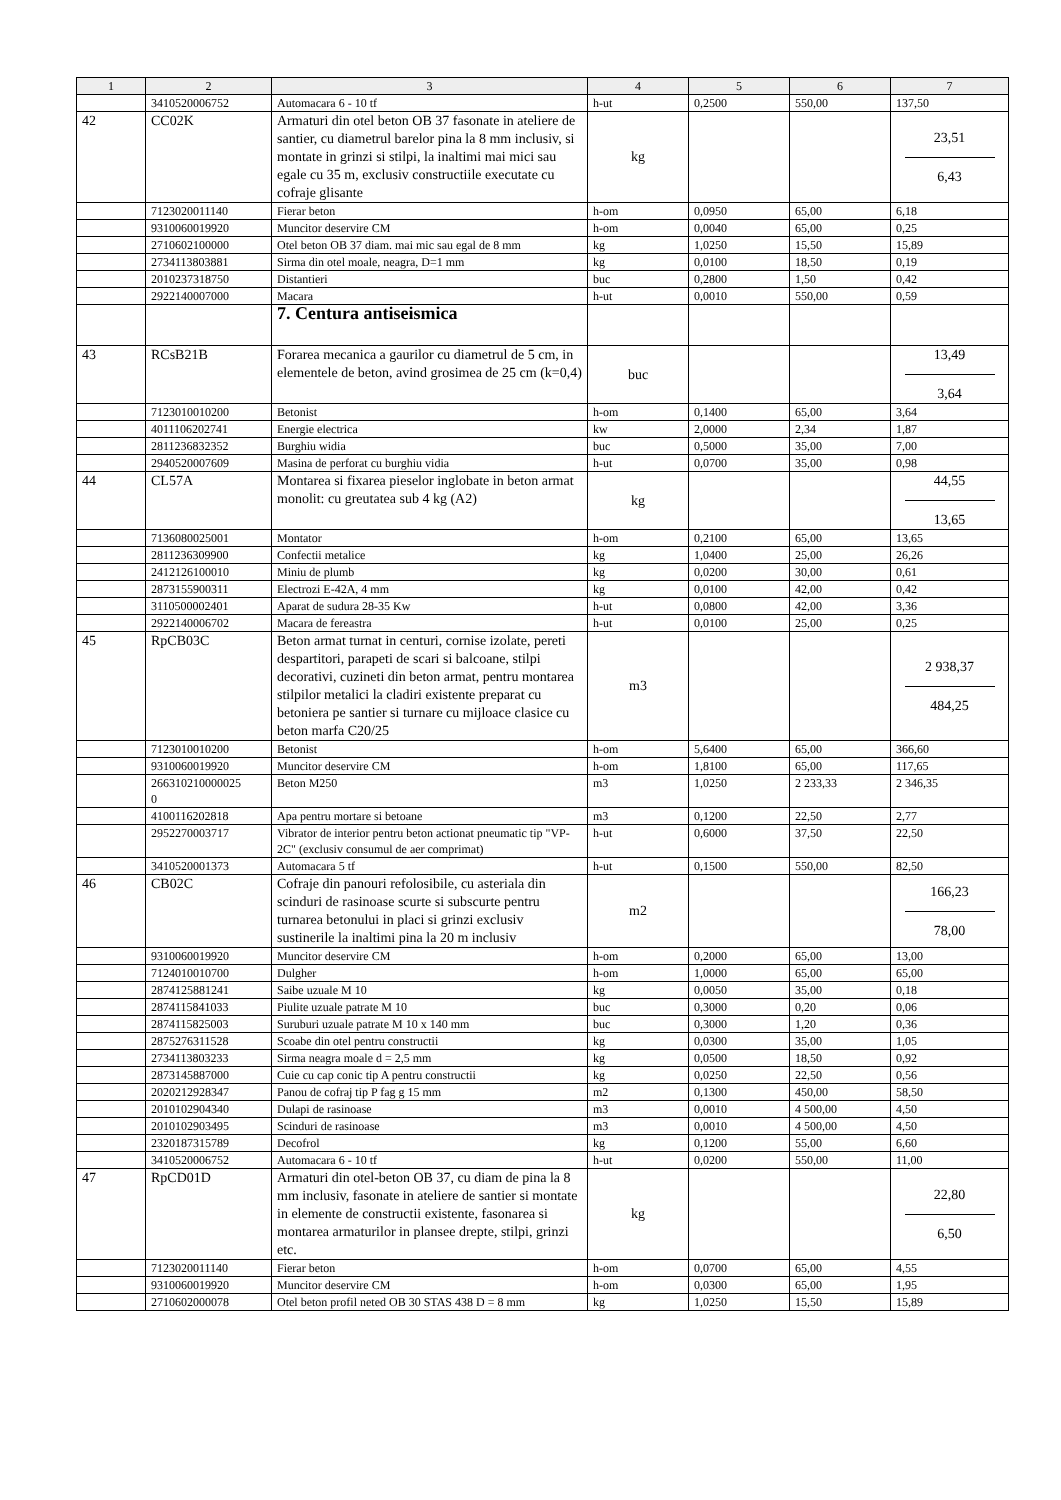| 1 | 2 | 3 | 4 | 5 | 6 | 7 |
| --- | --- | --- | --- | --- | --- | --- |
| | 3410520006752 | Automacara 6 - 10 tf | h-ut | 0,2500 | 550,00 | 137,50 |
| 42 | CC02K | Armaturi din otel beton OB 37 fasonate in ateliere de santier, cu diametrul barelor pina la 8 mm inclusiv, si montate in grinzi si stilpi, la inaltimi mai mici sau egale cu 35 m, exclusiv constructiile executate cu cofraje glisante | kg | | | 23,51 6,43 |
| | 7123020011140 | Fierar beton | h-om | 0,0950 | 65,00 | 6,18 |
| | 9310060019920 | Muncitor deservire CM | h-om | 0,0040 | 65,00 | 0,25 |
| | 2710602100000 | Otel beton OB 37 diam. mai mic sau egal de 8 mm | kg | 1,0250 | 15,50 | 15,89 |
| | 2734113803881 | Sirma din otel moale, neagra, D=1 mm | kg | 0,0100 | 18,50 | 0,19 |
| | 2010237318750 | Distantieri | buc | 0,2800 | 1,50 | 0,42 |
| | 2922140007000 | Macara | h-ut | 0,0010 | 550,00 | 0,59 |
| | | 7. Centura antiseismica | | | | |
| 43 | RCsB21B | Forarea mecanica a gaurilor cu diametrul de 5 cm, in elementele de beton, avind grosimea de 25 cm (k=0,4) | buc | | | 13,49 3,64 |
| | 7123010010200 | Betonist | h-om | 0,1400 | 65,00 | 3,64 |
| | 4011106202741 | Energie electrica | kw | 2,0000 | 2,34 | 1,87 |
| | 2811236832352 | Burghiu widia | buc | 0,5000 | 35,00 | 7,00 |
| | 2940520007609 | Masina de perforat cu burghiu vidia | h-ut | 0,0700 | 35,00 | 0,98 |
| 44 | CL57A | Montarea si fixarea pieselor inglobate in beton armat monolit: cu greutatea sub 4 kg (A2) | kg | | | 44,55 13,65 |
| | 7136080025001 | Montator | h-om | 0,2100 | 65,00 | 13,65 |
| | 2811236309900 | Confectii metalice | kg | 1,0400 | 25,00 | 26,26 |
| | 2412126100010 | Miniu de plumb | kg | 0,0200 | 30,00 | 0,61 |
| | 2873155900311 | Electrozi E-42A, 4 mm | kg | 0,0100 | 42,00 | 0,42 |
| | 3110500002401 | Aparat de sudura 28-35 Kw | h-ut | 0,0800 | 42,00 | 3,36 |
| | 2922140006702 | Macara de fereastra | h-ut | 0,0100 | 25,00 | 0,25 |
| 45 | RpCB03C | Beton armat turnat in centuri, cornise izolate, pereti despartitori, parapeti de scari si balcoane, stilpi decorativi, cuzineti din beton armat, pentru montarea stilpilor metalici la cladiri existente preparat cu betoniera pe santier si turnare cu mijloace clasice cu beton marfa C20/25 | m3 | | | 2 938,37 484,25 |
| | 7123010010200 | Betonist | h-om | 5,6400 | 65,00 | 366,60 |
| | 9310060019920 | Muncitor deservire CM | h-om | 1,8100 | 65,00 | 117,65 |
| | 266310210000025 0 | Beton M250 | m3 | 1,0250 | 2 233,33 | 2 346,35 |
| | 4100116202818 | Apa pentru mortare si betoane | m3 | 0,1200 | 22,50 | 2,77 |
| | 2952270003717 | Vibrator de interior pentru beton actionat pneumatic tip "VP-2C" (exclusiv consumul de aer comprimat) | h-ut | 0,6000 | 37,50 | 22,50 |
| | 3410520001373 | Automacara 5 tf | h-ut | 0,1500 | 550,00 | 82,50 |
| 46 | CB02C | Cofraje din panouri refolosibile, cu asteriala din scinduri de rasinoase scurte si subscurte pentru turnarea betonului in placi si grinzi exclusiv sustinerile la inaltimi pina la 20 m inclusiv | m2 | | | 166,23 78,00 |
| | 9310060019920 | Muncitor deservire CM | h-om | 0,2000 | 65,00 | 13,00 |
| | 7124010010700 | Dulgher | h-om | 1,0000 | 65,00 | 65,00 |
| | 2874125881241 | Saibe uzuale M 10 | kg | 0,0050 | 35,00 | 0,18 |
| | 2874115841033 | Piulite uzuale patrate M 10 | buc | 0,3000 | 0,20 | 0,06 |
| | 2874115825003 | Suruburi uzuale patrate M 10 x 140 mm | buc | 0,3000 | 1,20 | 0,36 |
| | 2875276311528 | Scoabe din otel pentru constructii | kg | 0,0300 | 35,00 | 1,05 |
| | 2734113803233 | Sirma neagra moale d = 2,5 mm | kg | 0,0500 | 18,50 | 0,92 |
| | 2873145887000 | Cuie cu cap conic tip A pentru constructii | kg | 0,0250 | 22,50 | 0,56 |
| | 2020212928347 | Panou de cofraj tip P fag g 15 mm | m2 | 0,1300 | 450,00 | 58,50 |
| | 2010102904340 | Dulapi de rasinoase | m3 | 0,0010 | 4 500,00 | 4,50 |
| | 2010102903495 | Scinduri de rasinoase | m3 | 0,0010 | 4 500,00 | 4,50 |
| | 2320187315789 | Decofrol | kg | 0,1200 | 55,00 | 6,60 |
| | 3410520006752 | Automacara 6 - 10 tf | h-ut | 0,0200 | 550,00 | 11,00 |
| 47 | RpCD01D | Armaturi din otel-beton OB 37, cu diam de pina la 8 mm inclusiv, fasonate in ateliere de santier si montate in elemente de constructii existente, fasonarea si montarea armaturilor in plansee drepte, stilpi, grinzi etc. | kg | | | 22,80 6,50 |
| | 7123020011140 | Fierar beton | h-om | 0,0700 | 65,00 | 4,55 |
| | 9310060019920 | Muncitor deservire CM | h-om | 0,0300 | 65,00 | 1,95 |
| | 2710602000078 | Otel beton profil neted OB 30 STAS 438 D = 8 mm | kg | 1,0250 | 15,50 | 15,89 |